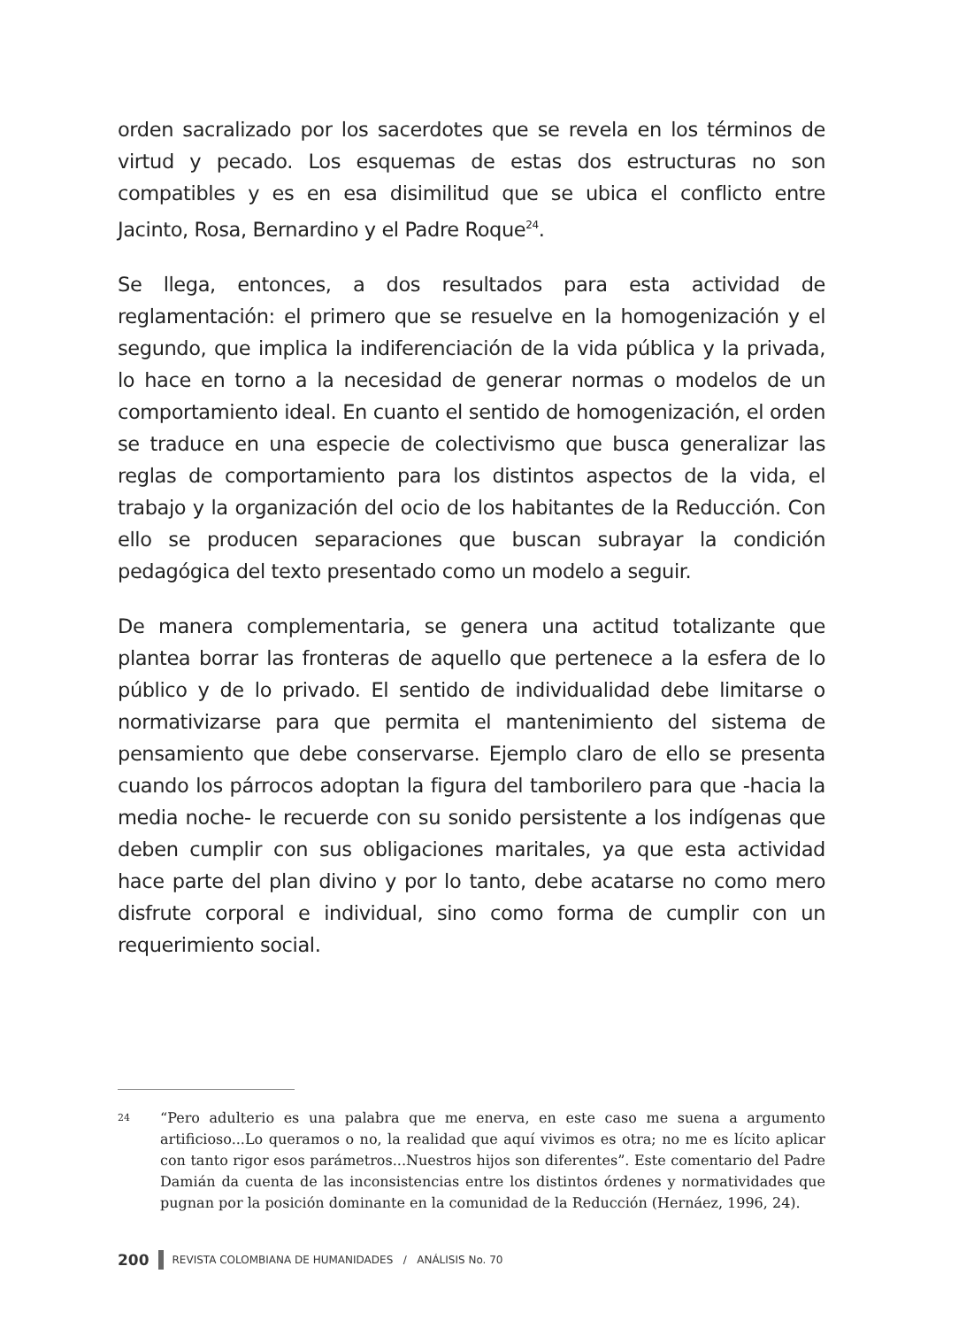orden sacralizado por los sacerdotes que se revela en los términos de virtud y pecado. Los esquemas de estas dos estructuras no son compatibles y es en esa disimilitud que se ubica el conflicto entre Jacinto, Rosa, Bernardino y el Padre Roque<sup>24</sup>.
Se llega, entonces, a dos resultados para esta actividad de reglamentación: el primero que se resuelve en la homogenización y el segundo, que implica la indiferenciación de la vida pública y la privada, lo hace en torno a la necesidad de generar normas o modelos de un comportamiento ideal. En cuanto el sentido de homogenización, el orden se traduce en una especie de colectivismo que busca generalizar las reglas de comportamiento para los distintos aspectos de la vida, el trabajo y la organización del ocio de los habitantes de la Reducción. Con ello se producen separaciones que buscan subrayar la condición pedagógica del texto presentado como un modelo a seguir.
De manera complementaria, se genera una actitud totalizante que plantea borrar las fronteras de aquello que pertenece a la esfera de lo público y de lo privado. El sentido de individualidad debe limitarse o normativizarse para que permita el mantenimiento del sistema de pensamiento que debe conservarse. Ejemplo claro de ello se presenta cuando los párrocos adoptan la figura del tamborilero para que -hacia la media noche- le recuerde con su sonido persistente a los indígenas que deben cumplir con sus obligaciones maritales, ya que esta actividad hace parte del plan divino y por lo tanto, debe acatarse no como mero disfrute corporal e individual, sino como forma de cumplir con un requerimiento social.
24 “Pero adulterio es una palabra que me enerva, en este caso me suena a argumento artificioso...Lo queramos o no, la realidad que aquí vivimos es otra; no me es lícito aplicar con tanto rigor esos parámetros...Nuestros hijos son diferentes”. Este comentario del Padre Damián da cuenta de las inconsistencias entre los distintos órdenes y normatividades que pugnan por la posición dominante en la comunidad de la Reducción (Hernáez, 1996, 24).
200 REVISTA COLOMBIANA DE HUMANIDADES / ANÁLISIS No. 70